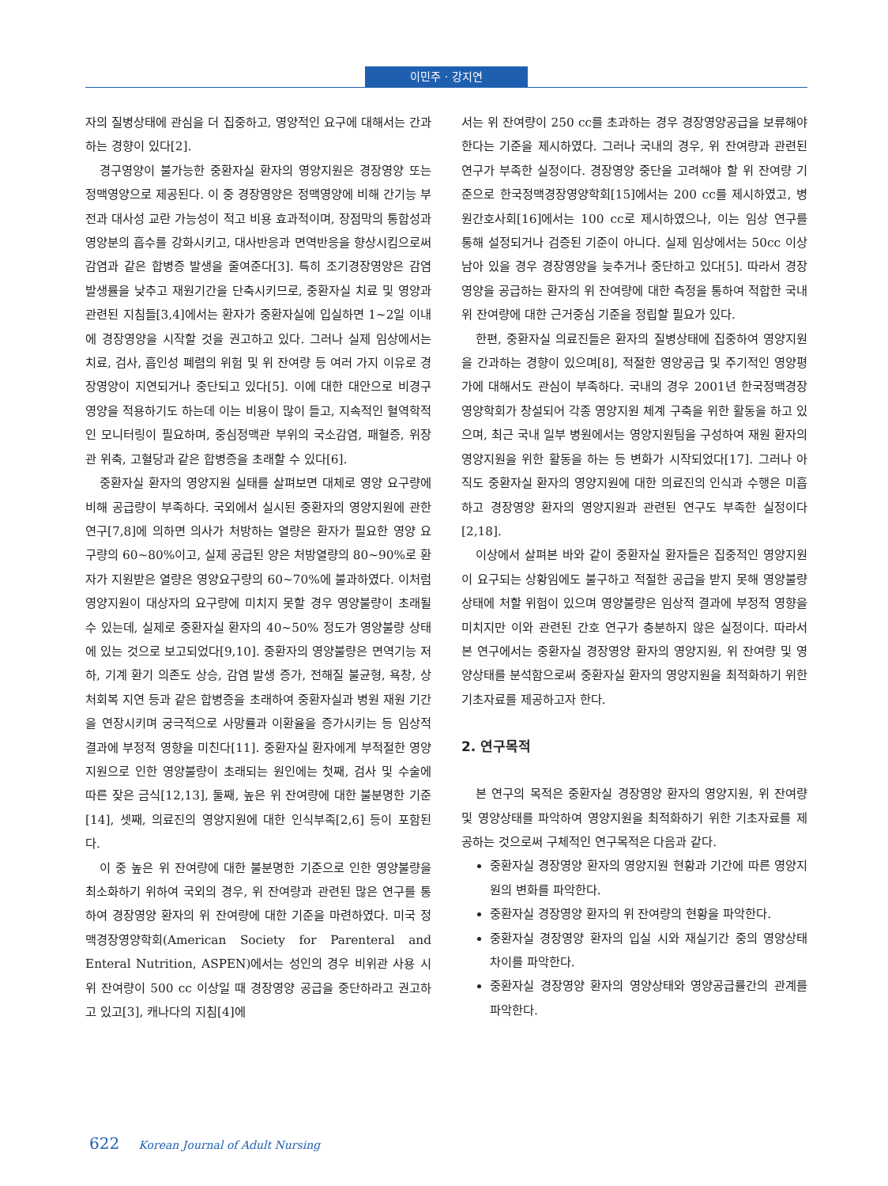이민주 · 강지연
자의 질병상태에 관심을 더 집중하고, 영양적인 요구에 대해서는 간과하는 경향이 있다[2].
경구영양이 불가능한 중환자실 환자의 영양지원은 경장영양 또는 정맥영양으로 제공된다. 이 중 경장영양은 정맥영양에 비해 간기능 부전과 대사성 교란 가능성이 적고 비용 효과적이며, 장점막의 통합성과 영양분의 흡수를 강화시키고, 대사반응과 면역반응을 향상시킴으로써 감염과 같은 합병증 발생을 줄여준다[3]. 특히 조기경장영양은 감염발생률을 낮추고 재원기간을 단축시키므로, 중환자실 치료 및 영양과 관련된 지침들[3,4]에서는 환자가 중환자실에 입실하면 1~2일 이내에 경장영양을 시작할 것을 권고하고 있다. 그러나 실제 임상에서는 치료, 검사, 흡인성 폐렴의 위험 및 위 잔여량 등 여러 가지 이유로 경장영양이 지연되거나 중단되고 있다[5]. 이에 대한 대안으로 비경구영양을 적용하기도 하는데 이는 비용이 많이 들고, 지속적인 혈역학적인 모니터링이 필요하며, 중심정맥관 부위의 국소감염, 패혈증, 위장관 위축, 고혈당과 같은 합병증을 초래할 수 있다[6].
중환자실 환자의 영양지원 실태를 살펴보면 대체로 영양 요구량에 비해 공급량이 부족하다. 국외에서 실시된 중환자의 영양지원에 관한 연구[7,8]에 의하면 의사가 처방하는 열량은 환자가 필요한 영양 요구량의 60~80%이고, 실제 공급된 양은 처방열량의 80~90%로 환자가 지원받은 열량은 영양요구량의 60~70%에 불과하였다. 이처럼 영양지원이 대상자의 요구량에 미치지 못할 경우 영양불량이 초래될 수 있는데, 실제로 중환자실 환자의 40~50% 정도가 영양불량 상태에 있는 것으로 보고되었다[9,10]. 중환자의 영양불량은 면역기능 저하, 기계 환기 의존도 상승, 감염 발생 증가, 전해질 불균형, 욕창, 상처회복 지연 등과 같은 합병증을 초래하여 중환자실과 병원 재원 기간을 연장시키며 궁극적으로 사망률과 이환율을 증가시키는 등 임상적 결과에 부정적 영향을 미친다[11]. 중환자실 환자에게 부적절한 영양지원으로 인한 영양불량이 초래되는 원인에는 첫째, 검사 및 수술에 따른 잦은 금식[12,13], 둘째, 높은 위 잔여량에 대한 불분명한 기준[14], 셋째, 의료진의 영양지원에 대한 인식부족[2,6] 등이 포함된다.
이 중 높은 위 잔여량에 대한 불분명한 기준으로 인한 영양불량을 최소화하기 위하여 국외의 경우, 위 잔여량과 관련된 많은 연구를 통하여 경장영양 환자의 위 잔여량에 대한 기준을 마련하였다. 미국 정맥경장영양학회(American Society for Parenteral and Enteral Nutrition, ASPEN)에서는 성인의 경우 비위관 사용 시 위 잔여량이 500 cc 이상일 때 경장영양 공급을 중단하라고 권고하고 있고[3], 캐나다의 지침[4]에
서는 위 잔여량이 250 cc를 초과하는 경우 경장영양공급을 보류해야 한다는 기준을 제시하였다. 그러나 국내의 경우, 위 잔여량과 관련된 연구가 부족한 실정이다. 경장영양 중단을 고려해야 할 위 잔여량 기준으로 한국정맥경장영양학회[15]에서는 200 cc를 제시하였고, 병원간호사회[16]에서는 100 cc로 제시하였으나, 이는 임상 연구를 통해 설정되거나 검증된 기준이 아니다. 실제 임상에서는 50cc 이상 남아 있을 경우 경장영양을 늦추거나 중단하고 있다[5]. 따라서 경장영양을 공급하는 환자의 위 잔여량에 대한 측정을 통하여 적합한 국내 위 잔여량에 대한 근거중심 기준을 정립할 필요가 있다.
한편, 중환자실 의료진들은 환자의 질병상태에 집중하여 영양지원을 간과하는 경향이 있으며[8], 적절한 영양공급 및 주기적인 영양평가에 대해서도 관심이 부족하다. 국내의 경우 2001년 한국정맥경장영양학회가 창설되어 각종 영양지원 체계 구축을 위한 활동을 하고 있으며, 최근 국내 일부 병원에서는 영양지원팀을 구성하여 재원 환자의 영양지원을 위한 활동을 하는 등 변화가 시작되었다[17]. 그러나 아직도 중환자실 환자의 영양지원에 대한 의료진의 인식과 수행은 미흡하고 경장영양 환자의 영양지원과 관련된 연구도 부족한 실정이다[2,18].
이상에서 살펴본 바와 같이 중환자실 환자들은 집중적인 영양지원이 요구되는 상황임에도 불구하고 적절한 공급을 받지 못해 영양불량 상태에 처할 위험이 있으며 영양불량은 임상적 결과에 부정적 영향을 미치지만 이와 관련된 간호 연구가 충분하지 않은 실정이다. 따라서 본 연구에서는 중환자실 경장영양 환자의 영양지원, 위 잔여량 및 영양상태를 분석함으로써 중환자실 환자의 영양지원을 최적화하기 위한 기초자료를 제공하고자 한다.
2. 연구목적
본 연구의 목적은 중환자실 경장영양 환자의 영양지원, 위 잔여량 및 영양상태를 파악하여 영양지원을 최적화하기 위한 기초자료를 제공하는 것으로써 구체적인 연구목적은 다음과 같다.
중환자실 경장영양 환자의 영양지원 현황과 기간에 따른 영양지원의 변화를 파악한다.
중환자실 경장영양 환자의 위 잔여량의 현황을 파악한다.
중환자실 경장영양 환자의 입실 시와 재실기간 중의 영양상태 차이를 파악한다.
중환자실 경장영양 환자의 영양상태와 영양공급률간의 관계를 파악한다.
622 Korean Journal of Adult Nursing